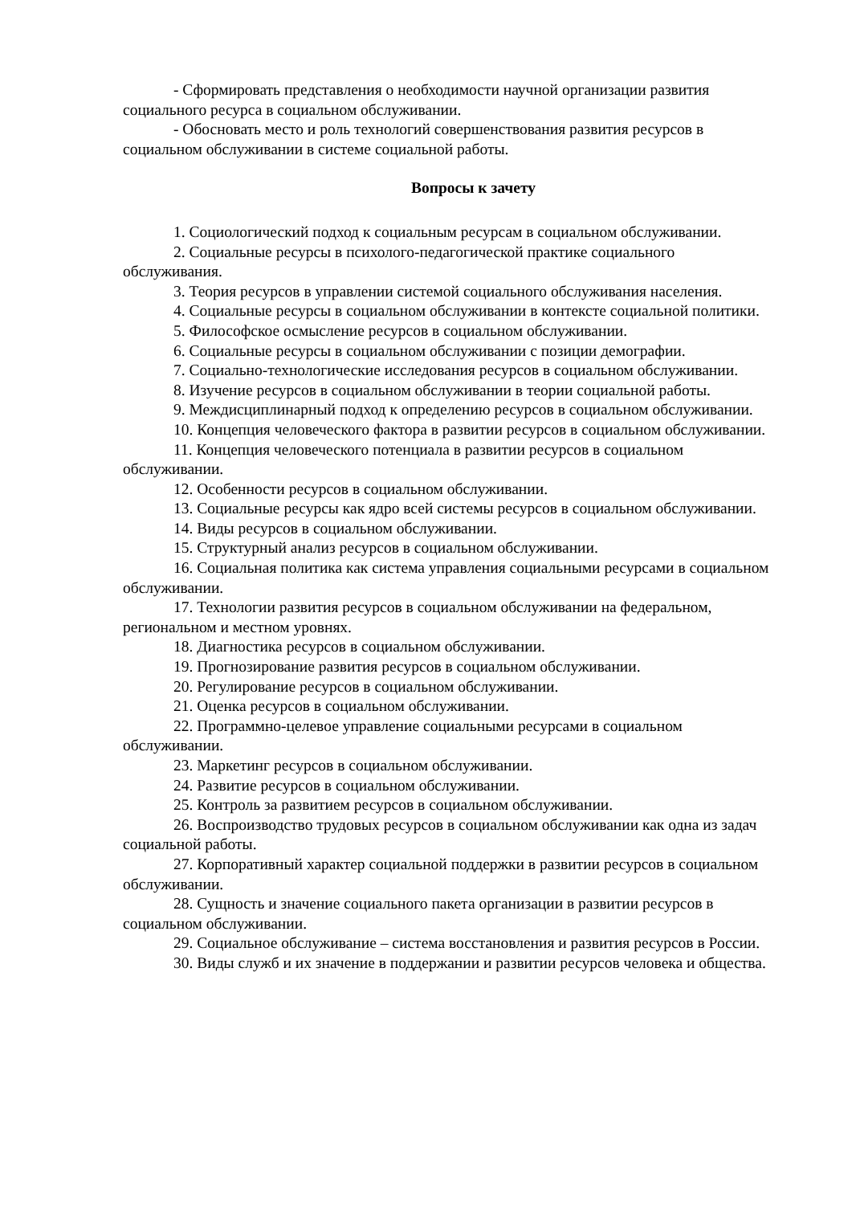- Сформировать представления о необходимости научной организации развития социального ресурса в социальном обслуживании.
- Обосновать место и роль технологий совершенствования развития ресурсов в социальном обслуживании в системе социальной работы.
Вопросы к зачету
1. Социологический подход к социальным ресурсам в социальном обслуживании.
2. Социальные ресурсы в психолого-педагогической практике социального обслуживания.
3. Теория ресурсов в управлении системой социального обслуживания населения.
4. Социальные ресурсы в социальном обслуживании в контексте социальной политики.
5. Философское осмысление ресурсов в социальном обслуживании.
6. Социальные ресурсы в социальном обслуживании с позиции демографии.
7. Социально-технологические исследования ресурсов в социальном обслуживании.
8. Изучение ресурсов в социальном обслуживании в теории социальной работы.
9. Междисциплинарный подход к определению ресурсов в социальном обслуживании.
10. Концепция человеческого фактора в развитии ресурсов в социальном обслуживании.
11. Концепция человеческого потенциала в развитии ресурсов в социальном обслуживании.
12. Особенности ресурсов в социальном обслуживании.
13. Социальные ресурсы как ядро всей системы ресурсов в социальном обслуживании.
14. Виды ресурсов в социальном обслуживании.
15. Структурный анализ ресурсов в социальном обслуживании.
16. Социальная политика как система управления социальными ресурсами в социальном обслуживании.
17. Технологии развития ресурсов в социальном обслуживании на федеральном, региональном и местном уровнях.
18. Диагностика ресурсов в социальном обслуживании.
19. Прогнозирование развития ресурсов в социальном обслуживании.
20. Регулирование ресурсов в социальном обслуживании.
21. Оценка ресурсов в социальном обслуживании.
22. Программно-целевое управление социальными ресурсами в социальном обслуживании.
23. Маркетинг ресурсов в социальном обслуживании.
24. Развитие ресурсов в социальном обслуживании.
25. Контроль за развитием ресурсов в социальном обслуживании.
26. Воспроизводство трудовых ресурсов в социальном обслуживании как одна из задач социальной работы.
27. Корпоративный характер социальной поддержки в развитии ресурсов в социальном обслуживании.
28. Сущность и значение социального пакета организации в развитии ресурсов в социальном обслуживании.
29. Социальное обслуживание – система восстановления и развития ресурсов в России.
30. Виды служб и их значение в поддержании и развитии ресурсов человека и общества.